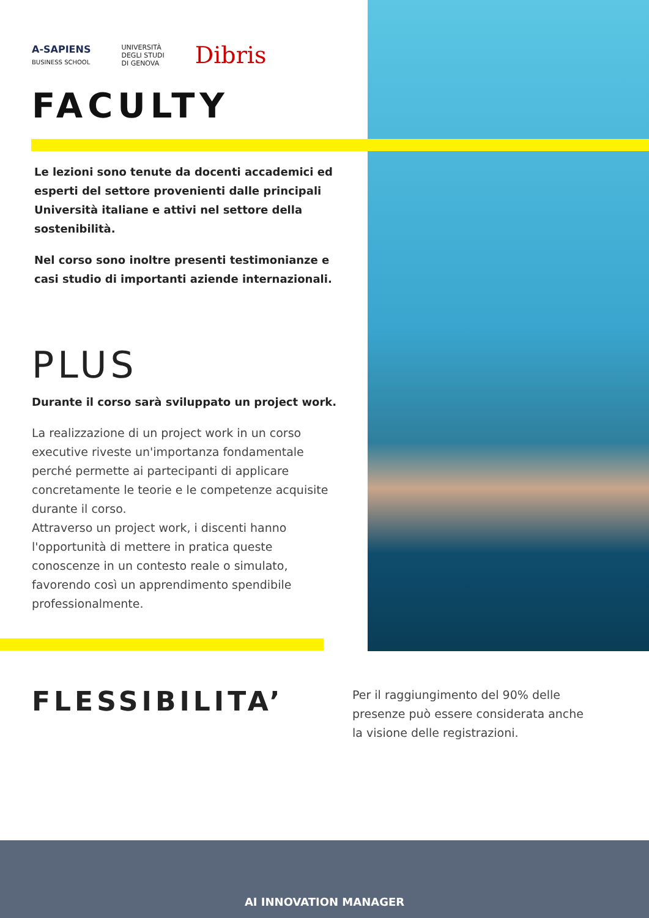A-SAPIENS
BUSINESS SCHOOL
UNIVERSITÀ
DEGLI STUDI
DI GENOVA
Dibris
FACULTY
Le lezioni sono tenute da docenti accademici ed esperti del settore provenienti dalle principali Università italiane e attivi nel settore della sostenibilità.
Nel corso sono inoltre presenti testimonianze e casi studio di importanti aziende internazionali.
PLUS
Durante il corso sarà sviluppato un project work.
La realizzazione di un project work in un corso executive riveste un'importanza fondamentale perché permette ai partecipanti di applicare concretamente le teorie e le competenze acquisite durante il corso.
Attraverso un project work, i discenti hanno l'opportunità di mettere in pratica queste conoscenze in un contesto reale o simulato, favorendo così un apprendimento spendibile professionalmente.
FLESSIBILITA’
Per il raggiungimento del 90% delle presenze può essere considerata anche la visione delle registrazioni.
AI INNOVATION MANAGER